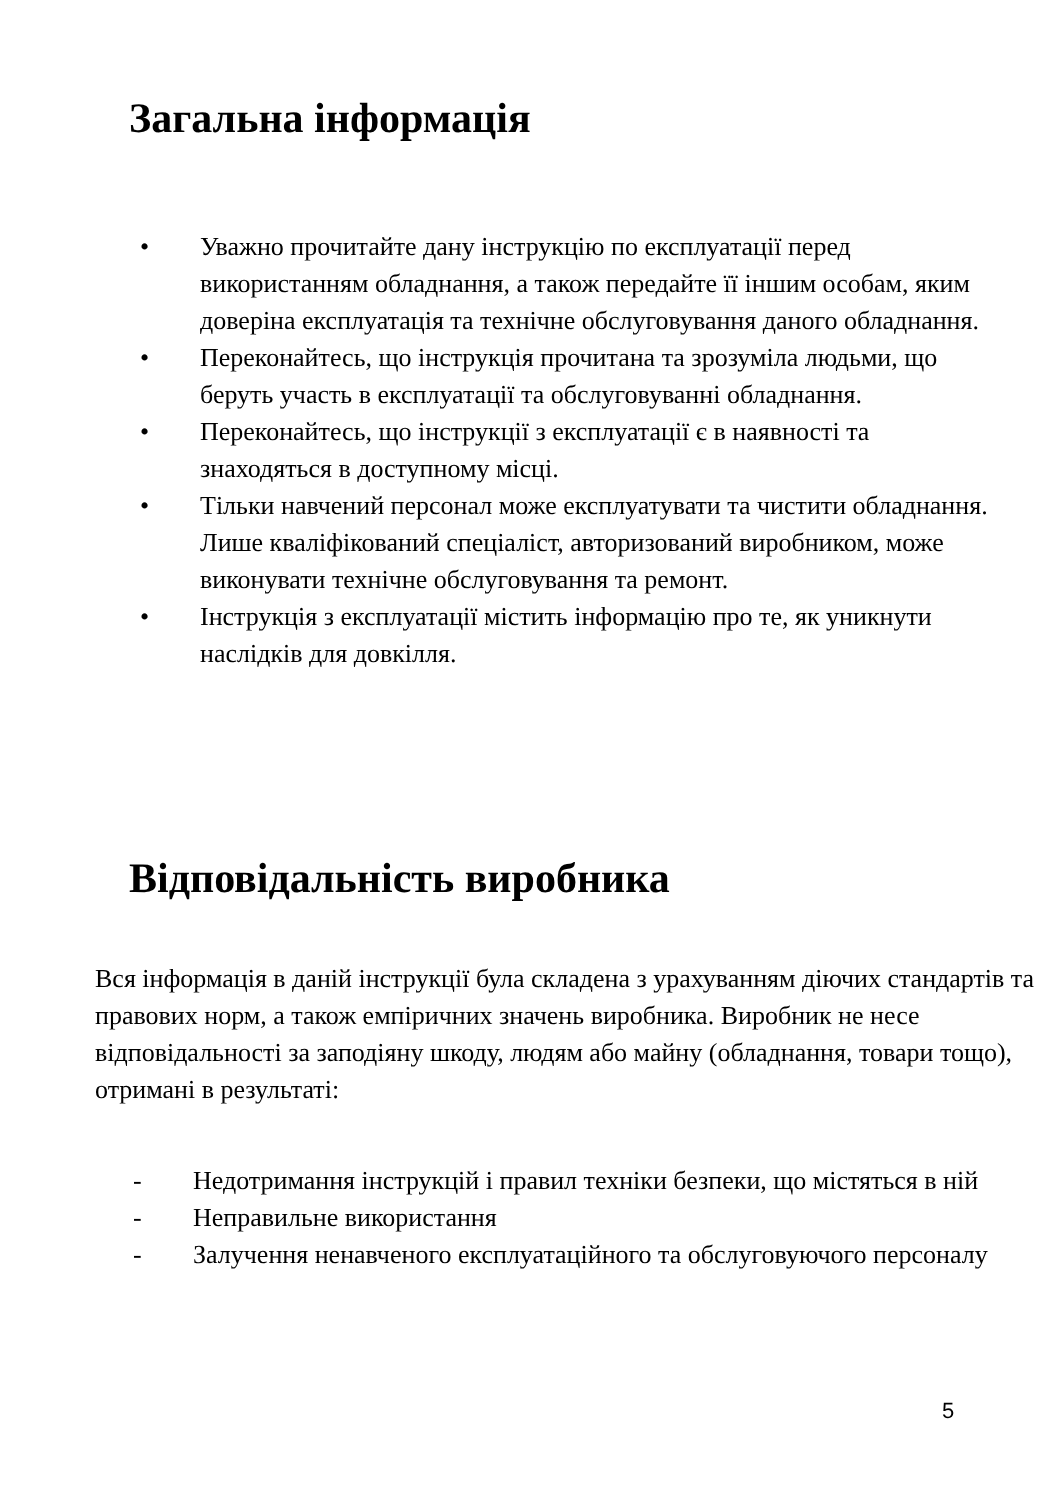Загальна інформація
• Уважно прочитайте дану інструкцію по експлуатації перед використанням обладнання, а також передайте її іншим особам, яким доверіна експлуатація та технічне обслуговування даного обладнання.
• Переконайтесь, що інструкція прочитана та зрозуміла людьми, що беруть участь в експлуатації та обслуговуванні обладнання.
• Переконайтесь, що інструкції з експлуатації є в наявності та знаходяться в доступному місці.
• Тільки навчений персонал може експлуатувати та чистити обладнання. Лише кваліфікований спеціаліст, авторизований виробником, може виконувати технічне обслуговування та ремонт.
• Інструкція з експлуатації містить інформацію про те, як уникнути наслідків для довкілля.
Відповідальність виробника
Вся інформація в даній інструкції була складена з урахуванням діючих стандартів та правових норм, а також емпіричних значень виробника. Виробник не несе відповідальності за заподіяну шкоду, людям або майну (обладнання, товари тощо), отримані в результаті:
- Недотримання інструкцій і правил техніки безпеки, що містяться в ній
- Неправильне використання
- Залучення ненавченого експлуатаційного та обслуговуючого персоналу
5